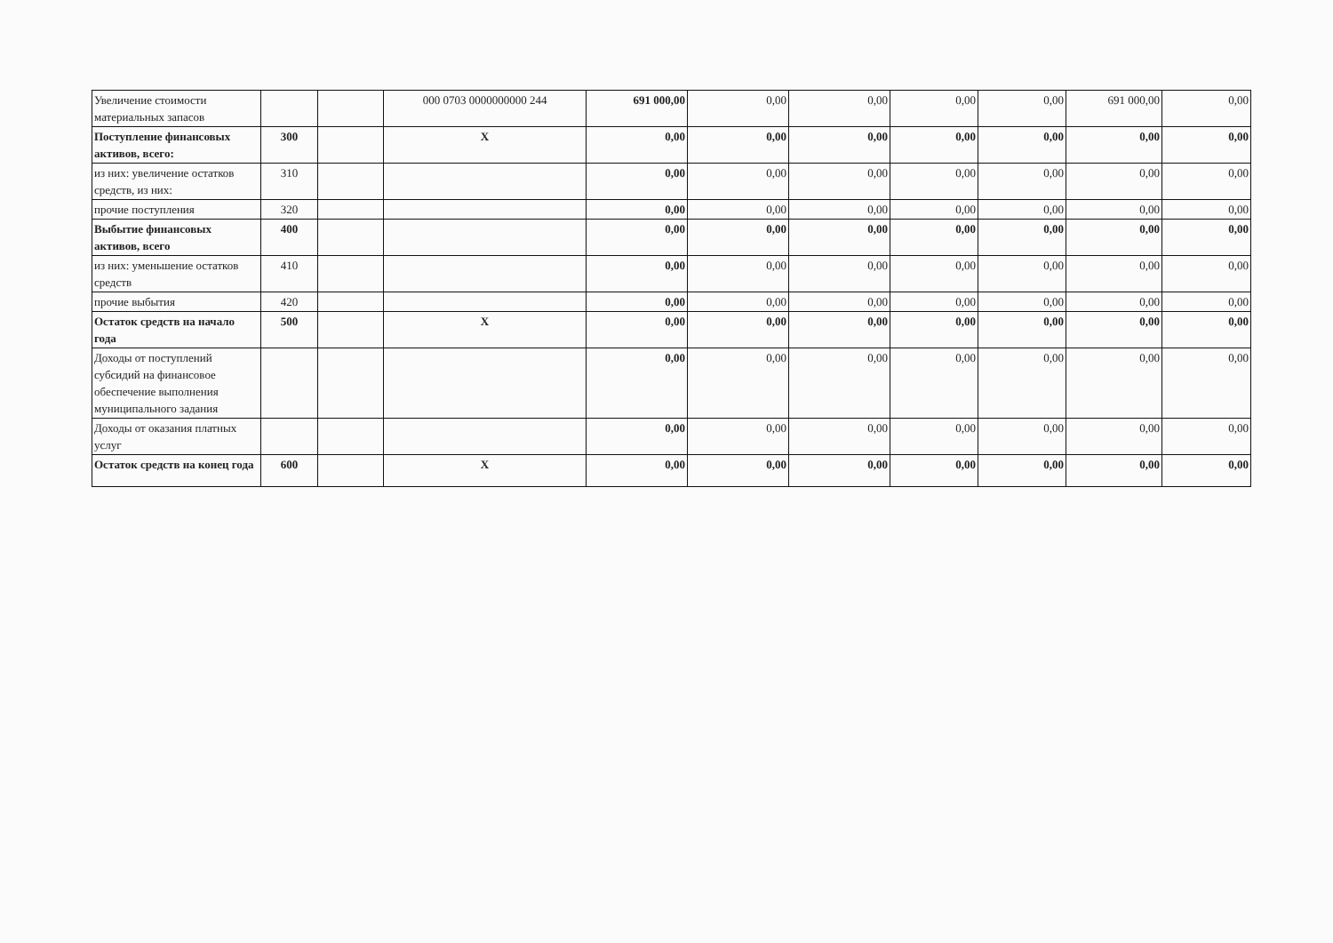| Увеличение стоимости материальных запасов | | | 000 0703 0000000000 244 | 691 000,00 | 0,00 | 0,00 | 0,00 | 0,00 | 691 000,00 | 0,00 |
| Поступление финансовых активов, всего: | 300 | | X | 0,00 | 0,00 | 0,00 | 0,00 | 0,00 | 0,00 | 0,00 |
| из них: увеличение остатков средств, из них: | 310 | | | 0,00 | 0,00 | 0,00 | 0,00 | 0,00 | 0,00 | 0,00 |
| прочие поступления | 320 | | | 0,00 | 0,00 | 0,00 | 0,00 | 0,00 | 0,00 | 0,00 |
| Выбытие финансовых активов, всего | 400 | | | 0,00 | 0,00 | 0,00 | 0,00 | 0,00 | 0,00 | 0,00 |
| из них: уменьшение остатков средств | 410 | | | 0,00 | 0,00 | 0,00 | 0,00 | 0,00 | 0,00 | 0,00 |
| прочие выбытия | 420 | | | 0,00 | 0,00 | 0,00 | 0,00 | 0,00 | 0,00 | 0,00 |
| Остаток средств на начало года | 500 | | X | 0,00 | 0,00 | 0,00 | 0,00 | 0,00 | 0,00 | 0,00 |
| Доходы от поступлений субсидий на финансовое обеспечение выполнения муниципального задания | | | | 0,00 | 0,00 | 0,00 | 0,00 | 0,00 | 0,00 | 0,00 |
| Доходы от оказания платных услуг | | | | 0,00 | 0,00 | 0,00 | 0,00 | 0,00 | 0,00 | 0,00 |
| Остаток средств на конец года | 600 | | X | 0,00 | 0,00 | 0,00 | 0,00 | 0,00 | 0,00 | 0,00 |